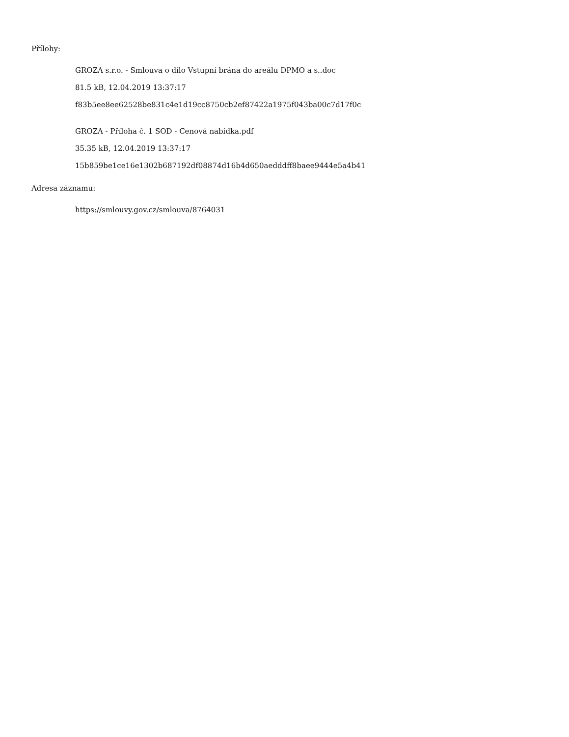Přílohy:
GROZA s.r.o. - Smlouva o dílo Vstupní brána do areálu DPMO a s..doc
81.5 kB, 12.04.2019 13:37:17
f83b5ee8ee62528be831c4e1d19cc8750cb2ef87422a1975f043ba00c7d17f0c
GROZA - Příloha č. 1 SOD - Cenová nabídka.pdf
35.35 kB, 12.04.2019 13:37:17
15b859be1ce16e1302b687192df08874d16b4d650aedddff8baee9444e5a4b41
Adresa záznamu:
https://smlouvy.gov.cz/smlouva/8764031